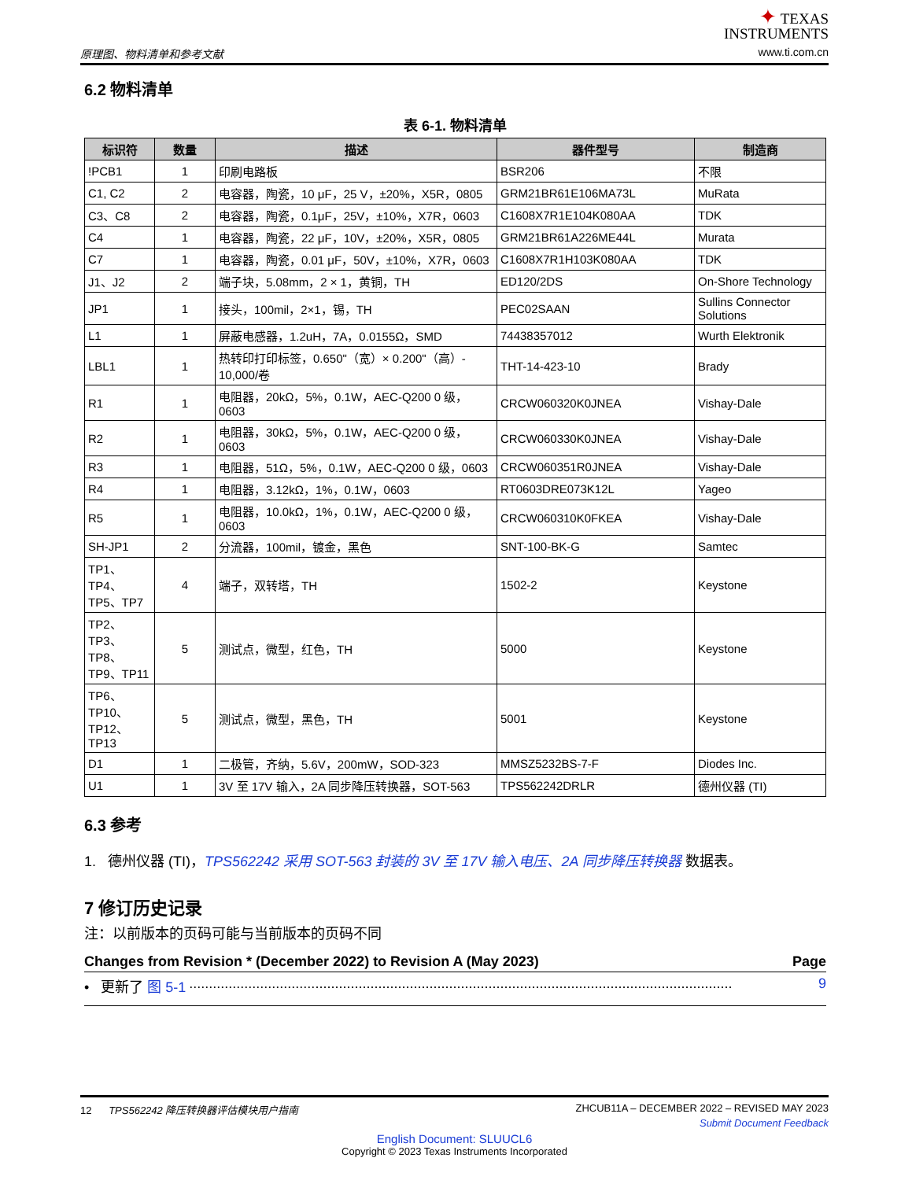原理图、物料清单和参考文献
✦ TEXAS
INSTRUMENTS
www.ti.com.cn
6.2 物料清单
表 6-1. 物料清单
| 标识符 | 数量 | 描述 | 器件型号 | 制造商 |
| --- | --- | --- | --- | --- |
| !PCB1 | 1 | 印刷电路板 | BSR206 | 不限 |
| C1, C2 | 2 | 电容器，陶瓷，10 μF，25 V，±20%，X5R，0805 | GRM21BR61E106MA73L | MuRata |
| C3、C8 | 2 | 电容器，陶瓷，0.1μF，25V，±10%，X7R，0603 | C1608X7R1E104K080AA | TDK |
| C4 | 1 | 电容器，陶瓷，22 μF，10V，±20%，X5R，0805 | GRM21BR61A226ME44L | Murata |
| C7 | 1 | 电容器，陶瓷，0.01 μF，50V，±10%，X7R，0603 | C1608X7R1H103K080AA | TDK |
| J1、J2 | 2 | 端子块，5.08mm，2 × 1，黄铜，TH | ED120/2DS | On-Shore Technology |
| JP1 | 1 | 接头，100mil，2×1，锡，TH | PEC02SAAN | Sullins Connector Solutions |
| L1 | 1 | 屏蔽电感器，1.2uH，7A，0.0155Ω，SMD | 74438357012 | Wurth Elektronik |
| LBL1 | 1 | 热转印打印标签，0.650"（宽）× 0.200"（高）- 10,000/卷 | THT-14-423-10 | Brady |
| R1 | 1 | 电阻器，20kΩ，5%，0.1W，AEC-Q200 0 级，0603 | CRCW060320K0JNEA | Vishay-Dale |
| R2 | 1 | 电阻器，30kΩ，5%，0.1W，AEC-Q200 0 级，0603 | CRCW060330K0JNEA | Vishay-Dale |
| R3 | 1 | 电阻器，51Ω，5%，0.1W，AEC-Q200 0 级，0603 | CRCW060351R0JNEA | Vishay-Dale |
| R4 | 1 | 电阻器，3.12kΩ，1%，0.1W，0603 | RT0603DRE073K12L | Yageo |
| R5 | 1 | 电阻器，10.0kΩ，1%，0.1W，AEC-Q200 0 级，0603 | CRCW060310K0FKEA | Vishay-Dale |
| SH-JP1 | 2 | 分流器，100mil，镀金，黑色 | SNT-100-BK-G | Samtec |
| TP1、TP4、TP5、TP7 | 4 | 端子，双转塔，TH | 1502-2 | Keystone |
| TP2、TP3、TP8、TP9、TP11 | 5 | 测试点，微型，红色，TH | 5000 | Keystone |
| TP6、TP10、TP12、TP13 | 5 | 测试点，微型，黑色，TH | 5001 | Keystone |
| D1 | 1 | 二极管，齐纳，5.6V，200mW，SOD-323 | MMSZ5232BS-7-F | Diodes Inc. |
| U1 | 1 | 3V 至 17V 输入，2A 同步降压转换器，SOT-563 | TPS562242DRLR | 德州仪器 (TI) |
6.3 参考
1. 德州仪器 (TI)，TPS562242 采用 SOT-563 封装的 3V 至 17V 输入电压、2A 同步降压转换器 数据表。
7 修订历史记录
注：以前版本的页码可能与当前版本的页码不同
Changes from Revision * (December 2022) to Revision A (May 2023) Page
• 更新了 图 5-1.......................................................................................................................................... 9
12 TPS562242 降压转换器评估模块用户指南 ZHCUB11A – DECEMBER 2022 – REVISED MAY 2023
Submit Document Feedback
English Document: SLUUCL6
Copyright © 2023 Texas Instruments Incorporated